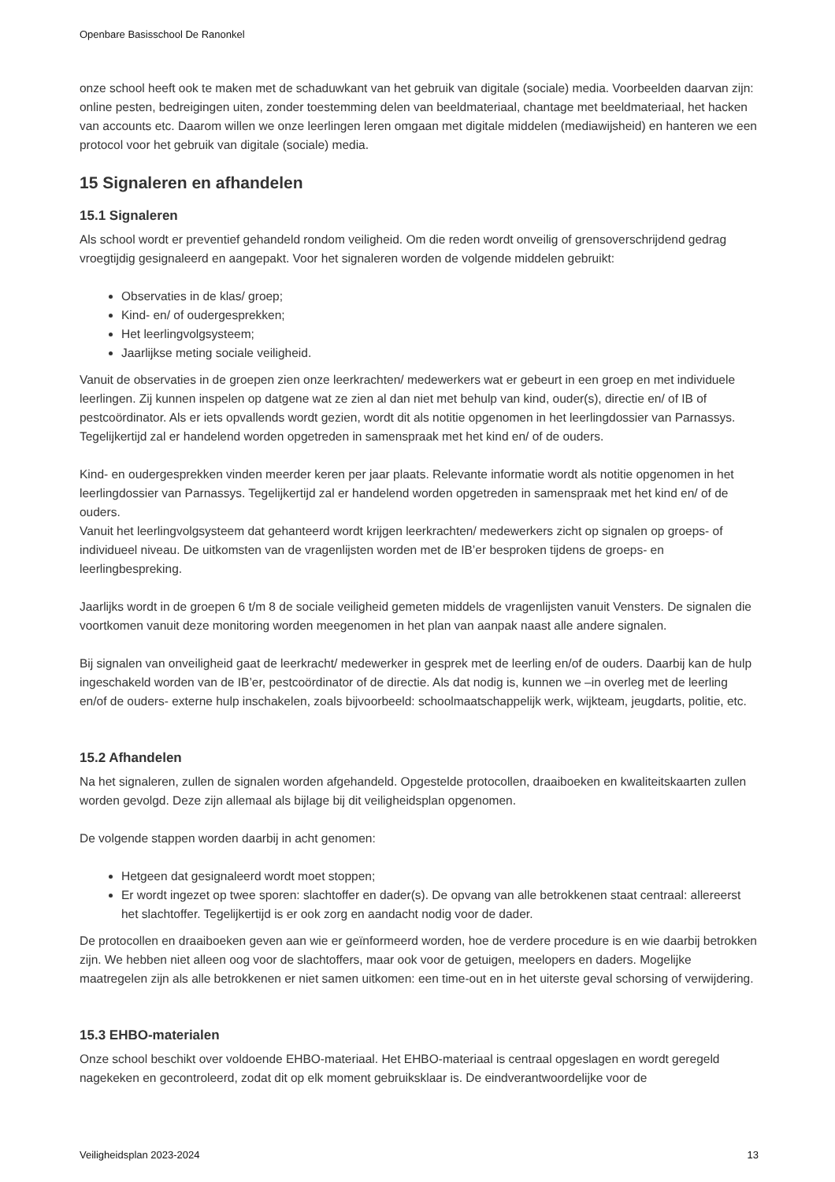Openbare Basisschool De Ranonkel
onze school heeft ook te maken met de schaduwkant van het gebruik van digitale (sociale) media. Voorbeelden daarvan zijn: online pesten, bedreigingen uiten, zonder toestemming delen van beeldmateriaal, chantage met beeldmateriaal, het hacken van accounts etc. Daarom willen we onze leerlingen leren omgaan met digitale middelen (mediawijsheid) en hanteren we een protocol voor het gebruik van digitale (sociale) media.
15 Signaleren en afhandelen
15.1 Signaleren
Als school wordt er preventief gehandeld rondom veiligheid. Om die reden wordt onveilig of grensoverschrijdend gedrag vroegtijdig gesignaleerd en aangepakt. Voor het signaleren worden de volgende middelen gebruikt:
Observaties in de klas/ groep;
Kind- en/ of oudergesprekken;
Het leerlingvolgsysteem;
Jaarlijkse meting sociale veiligheid.
Vanuit de observaties in de groepen zien onze leerkrachten/ medewerkers wat er gebeurt in een groep en met individuele leerlingen. Zij kunnen inspelen op datgene wat ze zien al dan niet met behulp van kind, ouder(s), directie en/ of IB of pestcoördinator. Als er iets opvallends wordt gezien, wordt dit als notitie opgenomen in het leerlingdossier van Parnassys. Tegelijkertijd zal er handelend worden opgetreden in samenspraak met het kind en/ of de ouders.
Kind- en oudergesprekken vinden meerder keren per jaar plaats. Relevante informatie wordt als notitie opgenomen in het leerlingdossier van Parnassys. Tegelijkertijd zal er handelend worden opgetreden in samenspraak met het kind en/ of de ouders.
Vanuit het leerlingvolgsysteem dat gehanteerd wordt krijgen leerkrachten/ medewerkers zicht op signalen op groeps- of individueel niveau. De uitkomsten van de vragenlijsten worden met de IB’er besproken tijdens de groeps- en leerlingbespreking.
Jaarlijks wordt in de groepen 6 t/m 8 de sociale veiligheid gemeten middels de vragenlijsten vanuit Vensters. De signalen die voortkomen vanuit deze monitoring worden meegenomen in het plan van aanpak naast alle andere signalen.
Bij signalen van onveiligheid gaat de leerkracht/ medewerker in gesprek met de leerling en/of de ouders. Daarbij kan de hulp ingeschakeld worden van de IB’er, pestcoördinator of de directie. Als dat nodig is, kunnen we –in overleg met de leerling en/of de ouders- externe hulp inschakelen, zoals bijvoorbeeld: schoolmaatschappelijk werk, wijkteam, jeugdarts, politie, etc.
15.2 Afhandelen
Na het signaleren, zullen de signalen worden afgehandeld. Opgestelde protocollen, draaiboeken en kwaliteitskaarten zullen worden gevolgd. Deze zijn allemaal als bijlage bij dit veiligheidsplan opgenomen.
De volgende stappen worden daarbij in acht genomen:
Hetgeen dat gesignaleerd wordt moet stoppen;
Er wordt ingezet op twee sporen: slachtoffer en dader(s). De opvang van alle betrokkenen staat centraal: allereerst het slachtoffer. Tegelijkertijd is er ook zorg en aandacht nodig voor de dader.
De protocollen en draaiboeken geven aan wie er geïnformeerd worden, hoe de verdere procedure is en wie daarbij betrokken zijn. We hebben niet alleen oog voor de slachtoffers, maar ook voor de getuigen, meelopers en daders. Mogelijke maatregelen zijn als alle betrokkenen er niet samen uitkomen: een time-out en in het uiterste geval schorsing of verwijdering.
15.3 EHBO-materialen
Onze school beschikt over voldoende EHBO-materiaal. Het EHBO-materiaal is centraal opgeslagen en wordt geregeld nagekeken en gecontroleerd, zodat dit op elk moment gebruiksklaar is. De eindverantwoordelijke voor de
Veiligheidsplan 2023-2024 13